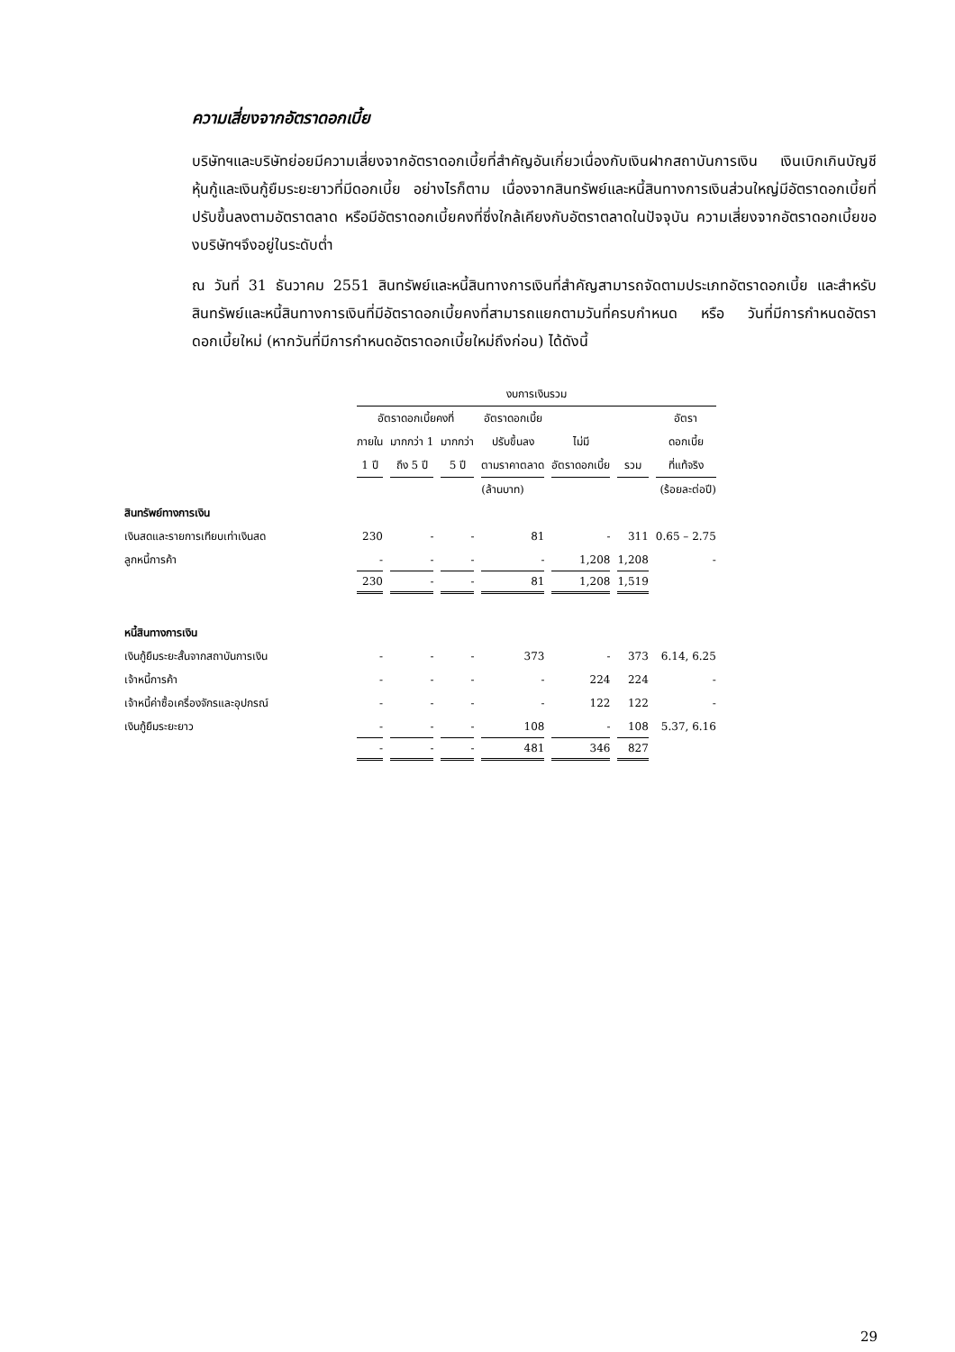ความเสี่ยงจากอัตราดอกเบี้ย
บริษัทฯและบริษัทย่อยมีความเสี่ยงจากอัตราดอกเบี้ยที่สำคัญอันเกี่ยวเนื่องกับเงินฝากสถาบันการเงิน เงินเบิกเกินบัญชี หุ้นกู้และเงินกู้ยืมระยะยาวที่มีดอกเบี้ย อย่างไรก็ตาม เนื่องจากสินทรัพย์และหนี้สินทางการเงินส่วนใหญ่มีอัตราดอกเบี้ยที่ปรับขึ้นลงตามอัตราตลาด หรือมีอัตราดอกเบี้ยคงที่ซึ่งใกล้เคียงกับอัตราตลาดในปัจจุบัน ความเสี่ยงจากอัตราดอกเบี้ยของบริษัทฯจึงอยู่ในระดับต่ำ
ณ วันที่ 31 ธันวาคม 2551 สินทรัพย์และหนี้สินทางการเงินที่สำคัญสามารถจัดตามประเภทอัตราดอกเบี้ย และสำหรับสินทรัพย์และหนี้สินทางการเงินที่มีอัตราดอกเบี้ยคงที่สามารถแยกตามวันที่ครบกำหนด หรือ วันที่มีการกำหนดอัตราดอกเบี้ยใหม่ (หากวันที่มีการกำหนดอัตราดอกเบี้ยใหม่ถึงก่อน) ได้ดังนี้
| | งบการเงินรวม | | | | | | |
| --- | --- | --- | --- | --- | --- | --- | --- |
| | อัตราดอกเบี้ยคงที่ | | | อัตราดอกเบี้ย | | | อัตรา |
| | ภายใน | มากกว่า 1 | มากกว่า | ปรับขึ้นลง | ไม่มี | | ดอกเบี้ย |
| | 1 ปี | ถึง 5 ปี | 5 ปี | ตามราคาตลาด | อัตราดอกเบี้ย | รวม | ที่แท้จริง |
| | (ล้านบาท) | | | | | | (ร้อยละต่อปี) |
| สินทรัพย์ทางการเงิน | | | | | | | |
| เงินสดและรายการเทียบเท่าเงินสด | 230 | - | - | 81 | - | 311 | 0.65 – 2.75 |
| ลูกหนี้การค้า | - | - | - | - | 1,208 | 1,208 | - |
| | 230 | - | - | 81 | 1,208 | 1,519 | |
| หนี้สินทางการเงิน | | | | | | | |
| เงินกู้ยืมระยะสั้นจากสถาบันการเงิน | - | - | - | 373 | - | 373 | 6.14, 6.25 |
| เจ้าหนี้การค้า | - | - | - | - | 224 | 224 | - |
| เจ้าหนี้ค่าซื้อเครื่องจักรและอุปกรณ์ | - | - | - | - | 122 | 122 | - |
| เงินกู้ยืมระยะยาว | - | - | - | 108 | - | 108 | 5.37, 6.16 |
| | - | - | - | 481 | 346 | 827 | |
29